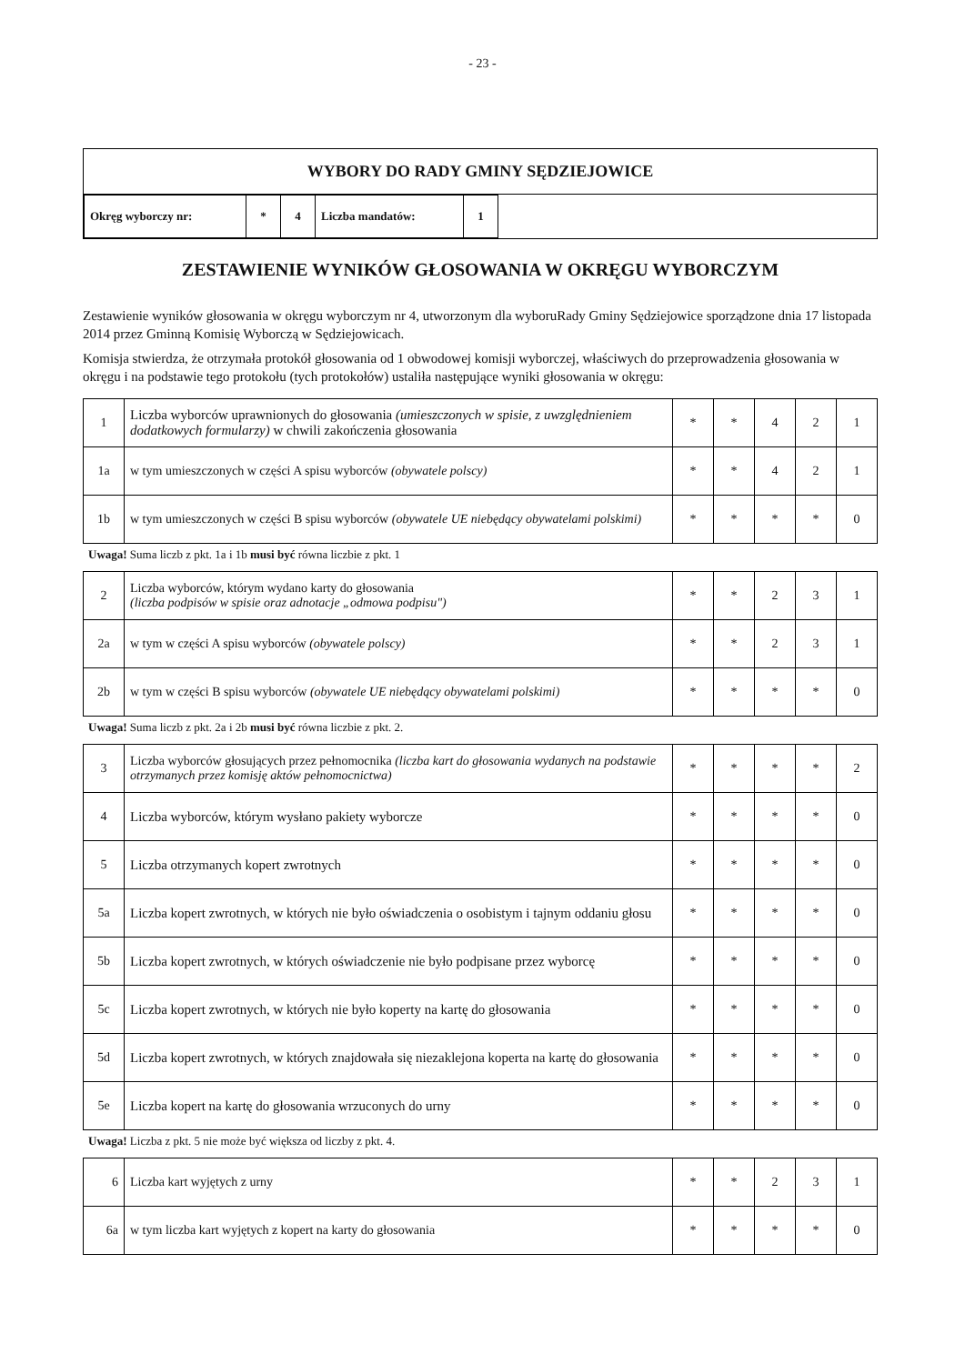- 23 -
WYBORY DO RADY GMINY SĘDZIEJOWICE
| Okręg wyborczy nr: | * | 4 | Liczba mandatów: | 1 |
ZESTAWIENIE WYNIKÓW GŁOSOWANIA W OKRĘGU WYBORCZYM
Zestawienie wyników głosowania w okręgu wyborczym nr 4, utworzonym dla wyboruRady Gminy Sędziejowice sporządzone dnia 17 listopada 2014 przez Gminną Komisię Wyborczą w Sędziejowicach.
Komisja stwierdza, że otrzymała protokół głosowania od 1 obwodowej komisji wyborczej, właściwych do przeprowadzenia głosowania w okręgu i na podstawie tego protokołu (tych protokołów) ustaliła następujące wyniki głosowania w okręgu:
| 1 | Liczba wyborców uprawnionych do głosowania (umieszczonych w spisie, z uwzględnieniem dodatkowych formularzy) w chwili zakończenia głosowania | * | * | 4 | 2 | 1 |
| 1a | w tym umieszczonych w części A spisu wyborców (obywatele polscy) | * | * | 4 | 2 | 1 |
| 1b | w tym umieszczonych w części B spisu wyborców (obywatele UE niebędący obywatelami polskimi) | * | * | * | * | 0 |
Uwaga! Suma liczb z pkt. 1a i 1b musi być równa liczbie z pkt. 1
| 2 | Liczba wyborców, którym wydano karty do głosowania (liczba podpisów w spisie oraz adnotacje „odmowa podpisu") | * | * | 2 | 3 | 1 |
| 2a | w tym w części A spisu wyborców (obywatele polscy) | * | * | 2 | 3 | 1 |
| 2b | w tym w części B spisu wyborców (obywatele UE niebędący obywatelami polskimi) | * | * | * | * | 0 |
Uwaga! Suma liczb z pkt. 2a i 2b musi być równa liczbie z pkt. 2.
| 3 | Liczba wyborców głosujących przez pełnomocnika (liczba kart do głosowania wydanych na podstawie otrzymanych przez komisję aktów pełnomocnictwa) | * | * | * | * | 2 |
| 4 | Liczba wyborców, którym wysłano pakiety wyborcze | * | * | * | * | 0 |
| 5 | Liczba otrzymanych kopert zwrotnych | * | * | * | * | 0 |
| 5a | Liczba kopert zwrotnych, w których nie było oświadczenia o osobistym i tajnym oddaniu głosu | * | * | * | * | 0 |
| 5b | Liczba kopert zwrotnych, w których oświadczenie nie było podpisane przez wyborcę | * | * | * | * | 0 |
| 5c | Liczba kopert zwrotnych, w których nie było koperty na kartę do głosowania | * | * | * | * | 0 |
| 5d | Liczba kopert zwrotnych, w których znajdowała się niezaklejona koperta na kartę do głosowania | * | * | * | * | 0 |
| 5e | Liczba kopert na kartę do głosowania wrzuconych do urny | * | * | * | * | 0 |
Uwaga! Liczba z pkt. 5 nie może być większa od liczby z pkt. 4.
| 6 | Liczba kart wyjętych z urny | * | * | 2 | 3 | 1 |
| 6a | w tym liczba kart wyjętych z kopert na karty do głosowania | * | * | * | * | 0 |